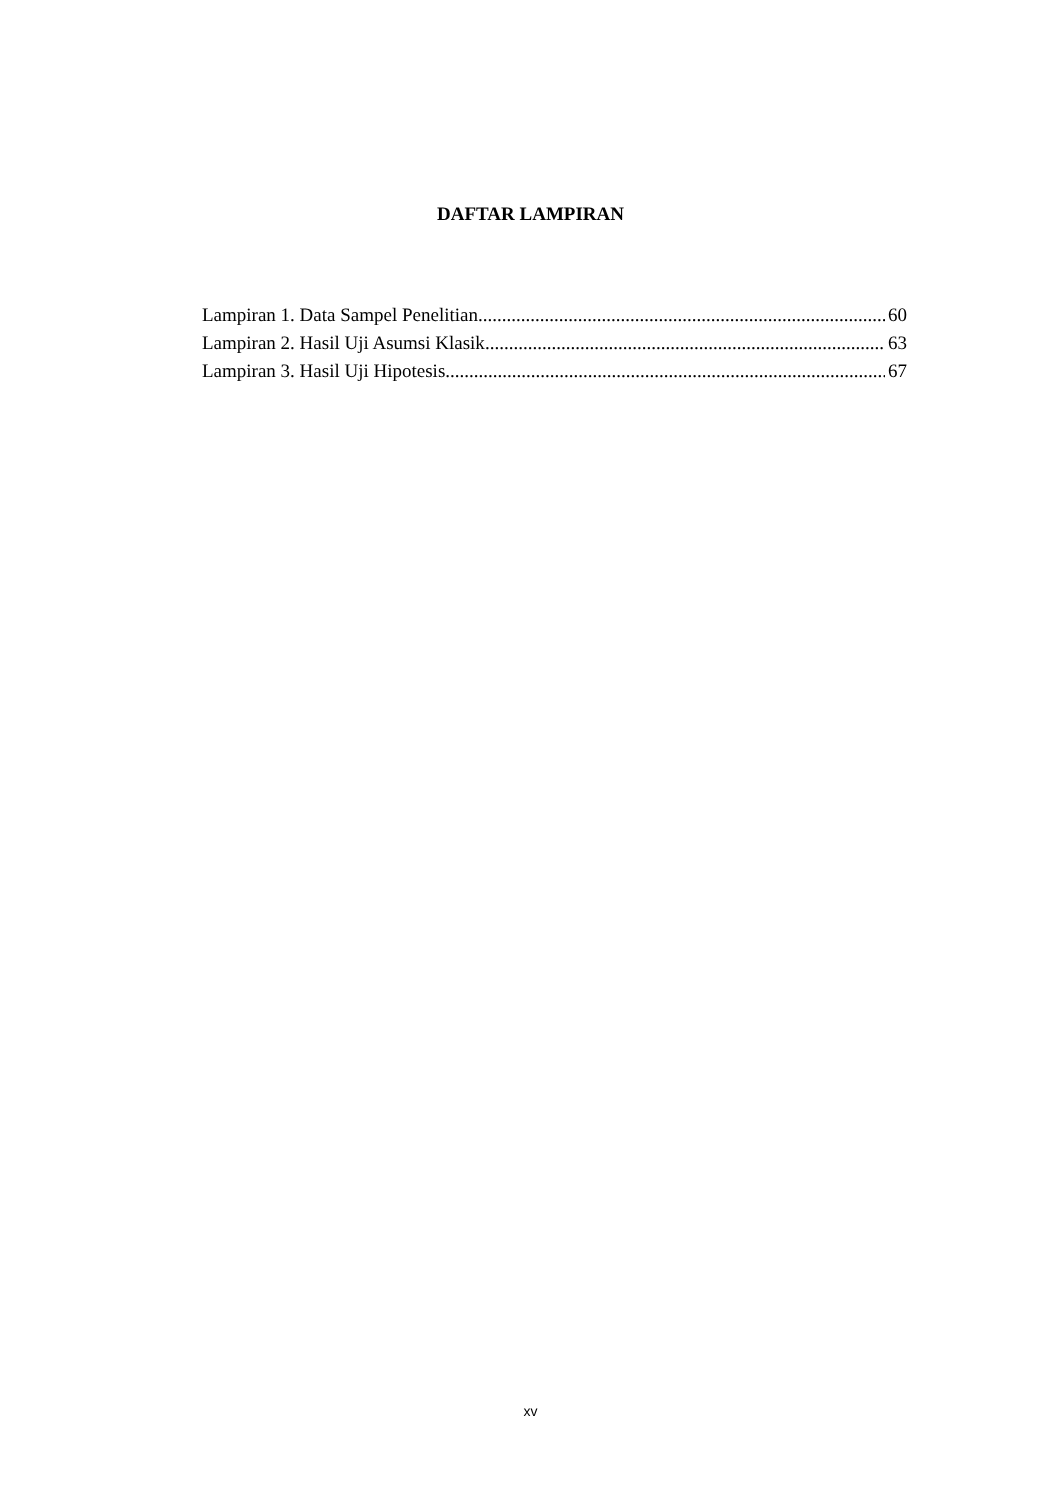DAFTAR LAMPIRAN
Lampiran 1. Data Sampel Penelitian 60
Lampiran 2. Hasil Uji Asumsi Klasik 63
Lampiran 3. Hasil Uji Hipotesis 67
xv